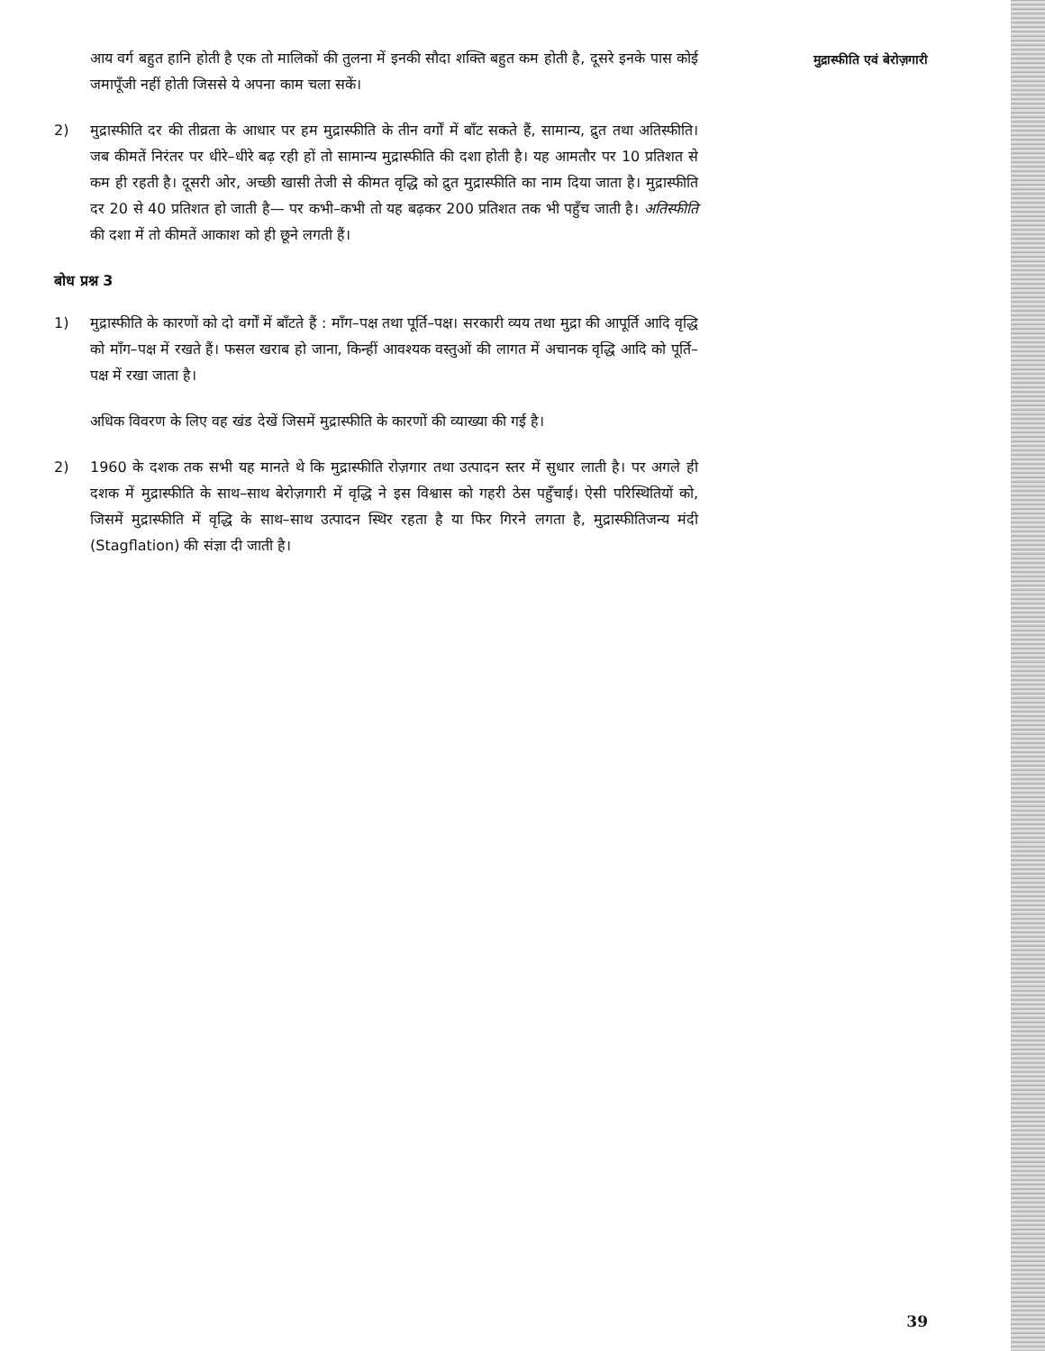आय वर्ग बहुत हानि होती है एक तो मालिकों की तुलना में इनकी सौदा शक्ति बहुत कम होती है, दूसरे इनके पास कोई जमापूँजी नहीं होती जिससे ये अपना काम चला सकें।
2) मुद्रास्फीति दर की तीव्रता के आधार पर हम मुद्रास्फीति के तीन वर्गों में बाँट सकते हैं, सामान्य, द्रुत तथा अतिस्फीति। जब कीमतें निरंतर पर धीरे–धीरे बढ़ रही हों तो सामान्य मुद्रास्फीति की दशा होती है। यह आमतौर पर 10 प्रतिशत से कम ही रहती है। दूसरी ओर, अच्छी खासी तेजी से कीमत वृद्धि को द्रुत मुद्रास्फीति का नाम दिया जाता है। मुद्रास्फीति दर 20 से 40 प्रतिशत हो जाती है— पर कभी–कभी तो यह बढ़कर 200 प्रतिशत तक भी पहुँच जाती है। अतिस्फीति की दशा में तो कीमतें आकाश को ही छूने लगती हैं।
बोध प्रश्न 3
1) मुद्रास्फीति के कारणों को दो वर्गों में बाँटते हैं : माँग–पक्ष तथा पूर्ति–पक्ष। सरकारी व्यय तथा मुद्रा की आपूर्ति आदि वृद्धि को माँग–पक्ष में रखते हैं। फसल खराब हो जाना, किन्हीं आवश्यक वस्तुओं की लागत में अचानक वृद्धि आदि को पूर्ति–पक्ष में रखा जाता है।
अधिक विवरण के लिए वह खंड देखें जिसमें मुद्रास्फीति के कारणों की व्याख्या की गई है।
2) 1960 के दशक तक सभी यह मानते थे कि मुद्रास्फीति रोज़गार तथा उत्पादन स्तर में सुधार लाती है। पर अगले ही दशक में मुद्रास्फीति के साथ–साथ बेरोज़गारी में वृद्धि ने इस विश्वास को गहरी ठेस पहुँचाई। ऐसी परिस्थितियों को, जिसमें मुद्रास्फीति में वृद्धि के साथ–साथ उत्पादन स्थिर रहता है या फिर गिरने लगता है, मुद्रास्फीतिजन्य मंदी (Stagflation) की संज्ञा दी जाती है।
मुद्रास्फीति एवं बेरोज़गारी
39